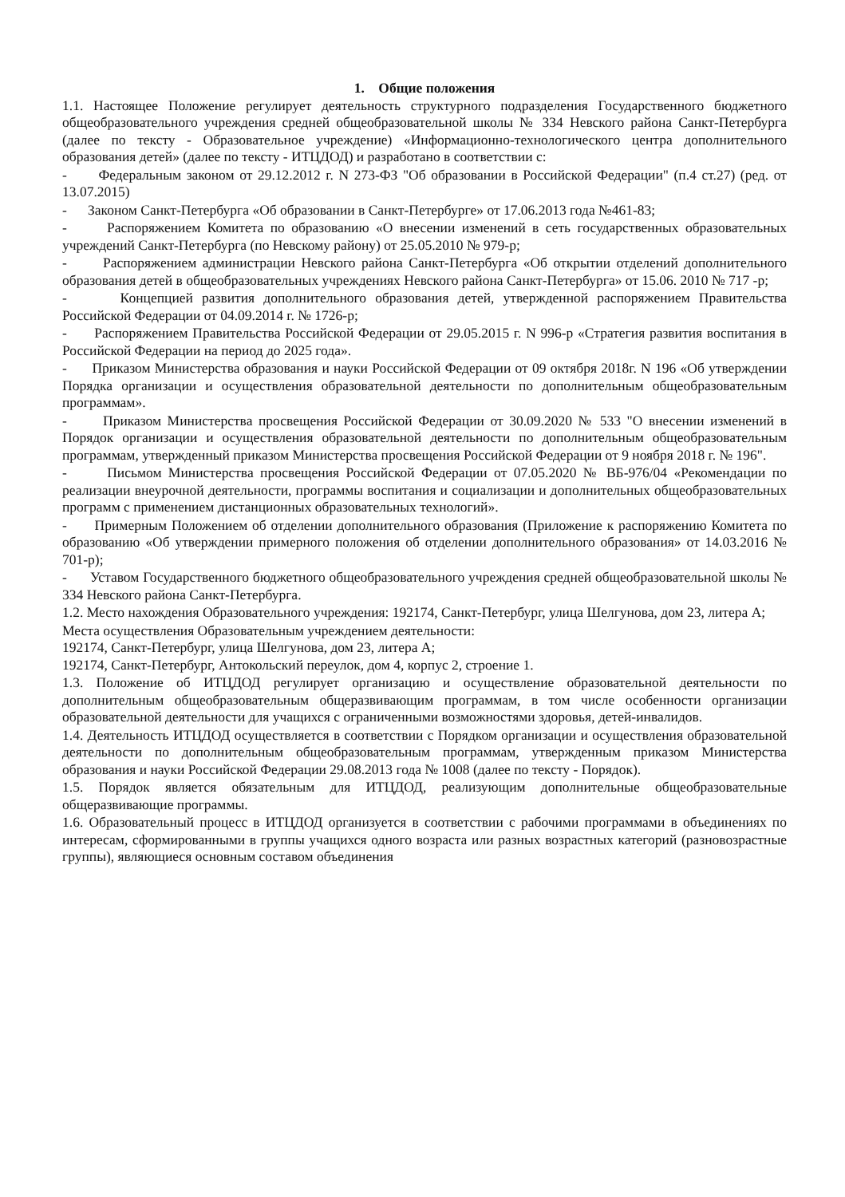1. Общие положения
1.1. Настоящее Положение регулирует деятельность структурного подразделения Государственного бюджетного общеобразовательного учреждения средней общеобразовательной школы № 334 Невского района Санкт-Петербурга (далее по тексту - Образовательное учреждение) «Информационно-технологического центра дополнительного образования детей» (далее по тексту - ИТЦДОД) и разработано в соответствии с:
- Федеральным законом от 29.12.2012 г. N 273-ФЗ "Об образовании в Российской Федерации" (п.4 ст.27) (ред. от 13.07.2015)
- Законом Санкт-Петербурга «Об образовании в Санкт-Петербурге» от 17.06.2013 года №461-83;
- Распоряжением Комитета по образованию «О внесении изменений в сеть государственных образовательных учреждений Санкт-Петербурга (по Невскому району) от 25.05.2010 № 979-р;
- Распоряжением администрации Невского района Санкт-Петербурга «Об открытии отделений дополнительного образования детей в общеобразовательных учреждениях Невского района Санкт-Петербурга» от 15.06. 2010 № 717 -р;
- Концепцией развития дополнительного образования детей, утвержденной распоряжением Правительства Российской Федерации от 04.09.2014 г. № 1726-р;
- Распоряжением Правительства Российской Федерации от 29.05.2015 г. N 996-р «Стратегия развития воспитания в Российской Федерации на период до 2025 года».
- Приказом Министерства образования и науки Российской Федерации от 09 октября 2018г. N 196 «Об утверждении Порядка организации и осуществления образовательной деятельности по дополнительным общеобразовательным программам».
- Приказом Министерства просвещения Российской Федерации от 30.09.2020 № 533 "О внесении изменений в Порядок организации и осуществления образовательной деятельности по дополнительным общеобразовательным программам, утвержденный приказом Министерства просвещения Российской Федерации от 9 ноября 2018 г. № 196".
- Письмом Министерства просвещения Российской Федерации от 07.05.2020 № ВБ-976/04 «Рекомендации по реализации внеурочной деятельности, программы воспитания и социализации и дополнительных общеобразовательных программ с применением дистанционных образовательных технологий».
- Примерным Положением об отделении дополнительного образования (Приложение к распоряжению Комитета по образованию «Об утверждении примерного положения об отделении дополнительного образования» от 14.03.2016 № 701-р);
- Уставом Государственного бюджетного общеобразовательного учреждения средней общеобразовательной школы № 334 Невского района Санкт-Петербурга.
1.2. Место нахождения Образовательного учреждения: 192174, Санкт-Петербург, улица Шелгунова, дом 23, литера А;
Места осуществления Образовательным учреждением деятельности:
192174, Санкт-Петербург, улица Шелгунова, дом 23, литера А;
192174, Санкт-Петербург, Антокольский переулок, дом 4, корпус 2, строение 1.
1.3. Положение об ИТЦДОД регулирует организацию и осуществление образовательной деятельности по дополнительным общеобразовательным общеразвивающим программам, в том числе особенности организации образовательной деятельности для учащихся с ограниченными возможностями здоровья, детей-инвалидов.
1.4. Деятельность ИТЦДОД осуществляется в соответствии с Порядком организации и осуществления образовательной деятельности по дополнительным общеобразовательным программам, утвержденным приказом Министерства образования и науки Российской Федерации 29.08.2013 года № 1008 (далее по тексту - Порядок).
1.5. Порядок является обязательным для ИТЦДОД, реализующим дополнительные общеобразовательные общеразвивающие программы.
1.6. Образовательный процесс в ИТЦДОД организуется в соответствии с рабочими программами в объединениях по интересам, сформированными в группы учащихся одного возраста или разных возрастных категорий (разновозрастные группы), являющиеся основным составом объединения